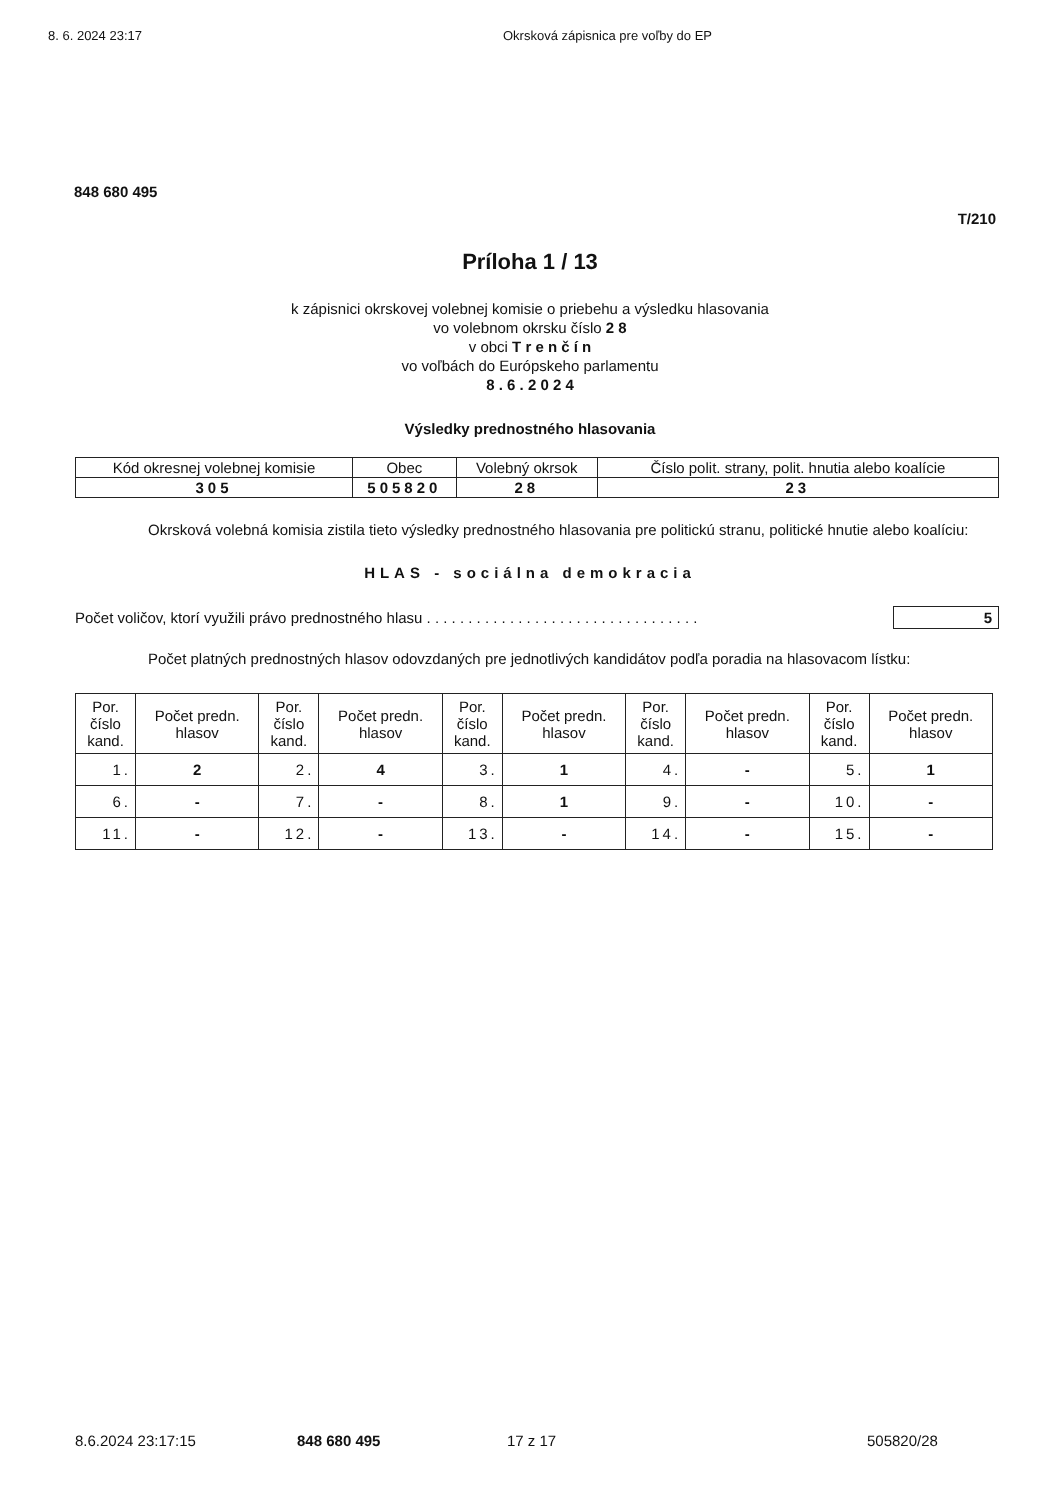8. 6. 2024 23:17 Okrsková zápisnica pre voľby do EP
848 680 495
T/210
Príloha 1 / 13
k zápisnici okrskovej volebnej komisie o priebehu a výsledku hlasovania
vo volebnom okrsku číslo 2 8
v obci T r e n č í n
vo voľbách do Európskeho parlamentu
8 . 6 . 2 0 2 4
Výsledky prednostného hlasovania
| Kód okresnej volebnej komisie | Obec | Volebný okrsok | Číslo polit. strany, polit. hnutia alebo koalície |
| --- | --- | --- | --- |
| 305 | 505820 | 28 | 23 |
Okrsková volebná komisia zistila tieto výsledky prednostného hlasovania pre politickú stranu, politické hnutie alebo koalíciu:
HLAS - sociálna demokracia
Počet voličov, ktorí využili právo prednostného hlasu . . . . . . . . . . . . . . . . . . . . . . . . . . . . . . . . . 5
Počet platných prednostných hlasov odovzdaných pre jednotlivých kandidátov podľa poradia na hlasovacom lístku:
| Por. číslo kand. | Počet predn. hlasov | Por. číslo kand. | Počet predn. hlasov | Por. číslo kand. | Počet predn. hlasov | Por. číslo kand. | Počet predn. hlasov | Por. číslo kand. | Počet predn. hlasov |
| --- | --- | --- | --- | --- | --- | --- | --- | --- | --- |
| 1. | 2 | 2. | 4 | 3. | 1 | 4. | - | 5. | 1 |
| 6. | - | 7. | - | 8. | 1 | 9. | - | 10. | - |
| 11. | - | 12. | - | 13. | - | 14. | - | 15. | - |
8.6.2024 23:17:15 848 680 495 17 z 17 505820/28